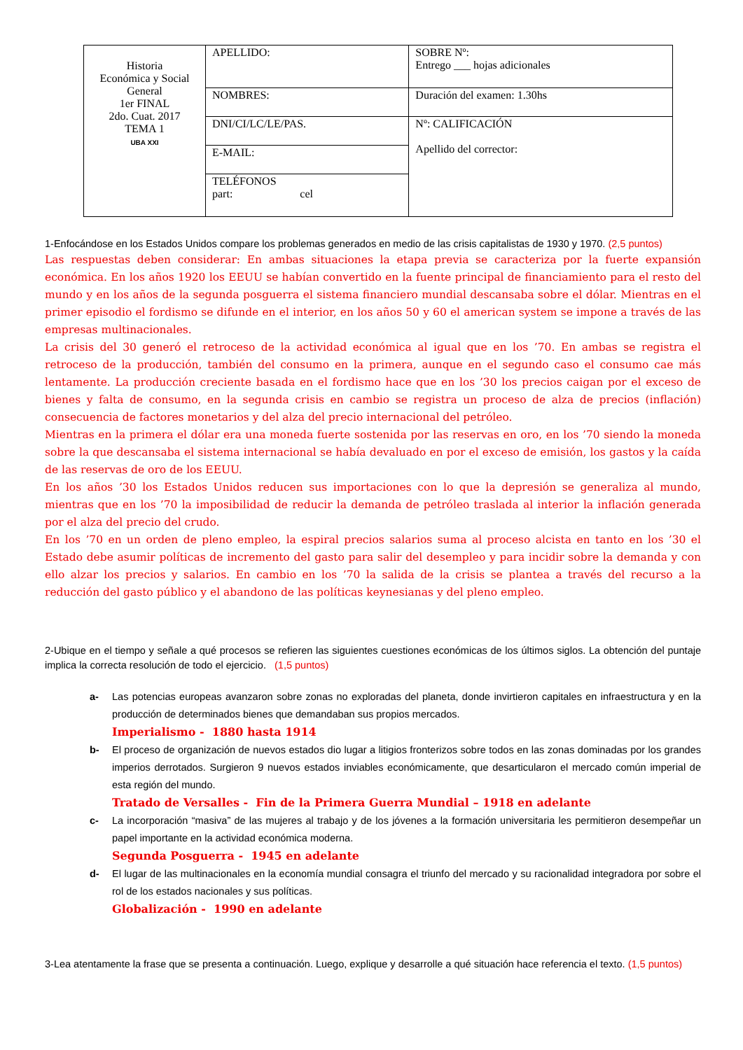| Historia Económica y Social General 1er FINAL 2do. Cuat. 2017 TEMA 1 UBA XXI | APELLIDO: | SOBRE Nº: Entrego ___ hojas adicionales |
| | NOMBRES: | Duración del examen: 1.30hs |
| | DNI/CI/LC/LE/PAS. | Nº: CALIFICACIÓN Apellido del corrector: |
| | E-MAIL: | |
| | TELÉFONOS part: cel | |
1-Enfocándose en los Estados Unidos compare los problemas generados en medio de las crisis capitalistas de 1930 y 1970. (2,5 puntos)
Las respuestas deben considerar: En ambas situaciones la etapa previa se caracteriza por la fuerte expansión económica. En los años 1920 los EEUU se habían convertido en la fuente principal de financiamiento para el resto del mundo y en los años de la segunda posguerra el sistema financiero mundial descansaba sobre el dólar. Mientras en el primer episodio el fordismo se difunde en el interior, en los años 50 y 60 el american system se impone a través de las empresas multinacionales.
La crisis del 30 generó el retroceso de la actividad económica al igual que en los ’70. En ambas se registra el retroceso de la producción, también del consumo en la primera, aunque en el segundo caso el consumo cae más lentamente. La producción creciente basada en el fordismo hace que en los ’30 los precios caigan por el exceso de bienes y falta de consumo, en la segunda crisis en cambio se registra un proceso de alza de precios (inflación) consecuencia de factores monetarios y del alza del precio internacional del petróleo.
Mientras en la primera el dólar era una moneda fuerte sostenida por las reservas en oro, en los ’70 siendo la moneda sobre la que descansaba el sistema internacional se había devaluado en por el exceso de emisión, los gastos y la caída de las reservas de oro de los EEUU.
En los años ’30 los Estados Unidos reducen sus importaciones con lo que la depresión se generaliza al mundo, mientras que en los ’70 la imposibilidad de reducir la demanda de petróleo traslada al interior la inflación generada por el alza del precio del crudo.
En los ’70 en un orden de pleno empleo, la espiral precios salarios suma al proceso alcista en tanto en los ’30 el Estado debe asumir políticas de incremento del gasto para salir del desempleo y para incidir sobre la demanda y con ello alzar los precios y salarios. En cambio en los ’70 la salida de la crisis se plantea a través del recurso a la reducción del gasto público y el abandono de las políticas keynesianas y del pleno empleo.
2-Ubique en el tiempo y señale a qué procesos se refieren las siguientes cuestiones económicas de los últimos siglos. La obtención del puntaje implica la correcta resolución de todo el ejercicio. (1,5 puntos)
a- Las potencias europeas avanzaron sobre zonas no exploradas del planeta, donde invirtieron capitales en infraestructura y en la producción de determinados bienes que demandaban sus propios mercados.
Imperialismo - 1880 hasta 1914
b- El proceso de organización de nuevos estados dio lugar a litigios fronterizos sobre todos en las zonas dominadas por los grandes imperios derrotados. Surgieron 9 nuevos estados inviables económicamente, que desarticularon el mercado común imperial de esta región del mundo.
Tratado de Versalles - Fin de la Primera Guerra Mundial – 1918 en adelante
c- La incorporación “masiva” de las mujeres al trabajo y de los jóvenes a la formación universitaria les permitieron desempeñar un papel importante en la actividad económica moderna.
Segunda Posguerra - 1945 en adelante
d- El lugar de las multinacionales en la economía mundial consagra el triunfo del mercado y su racionalidad integradora por sobre el rol de los estados nacionales y sus políticas.
Globalización - 1990 en adelante
3-Lea atentamente la frase que se presenta a continuación. Luego, explique y desarrolle a qué situación hace referencia el texto. (1,5 puntos)